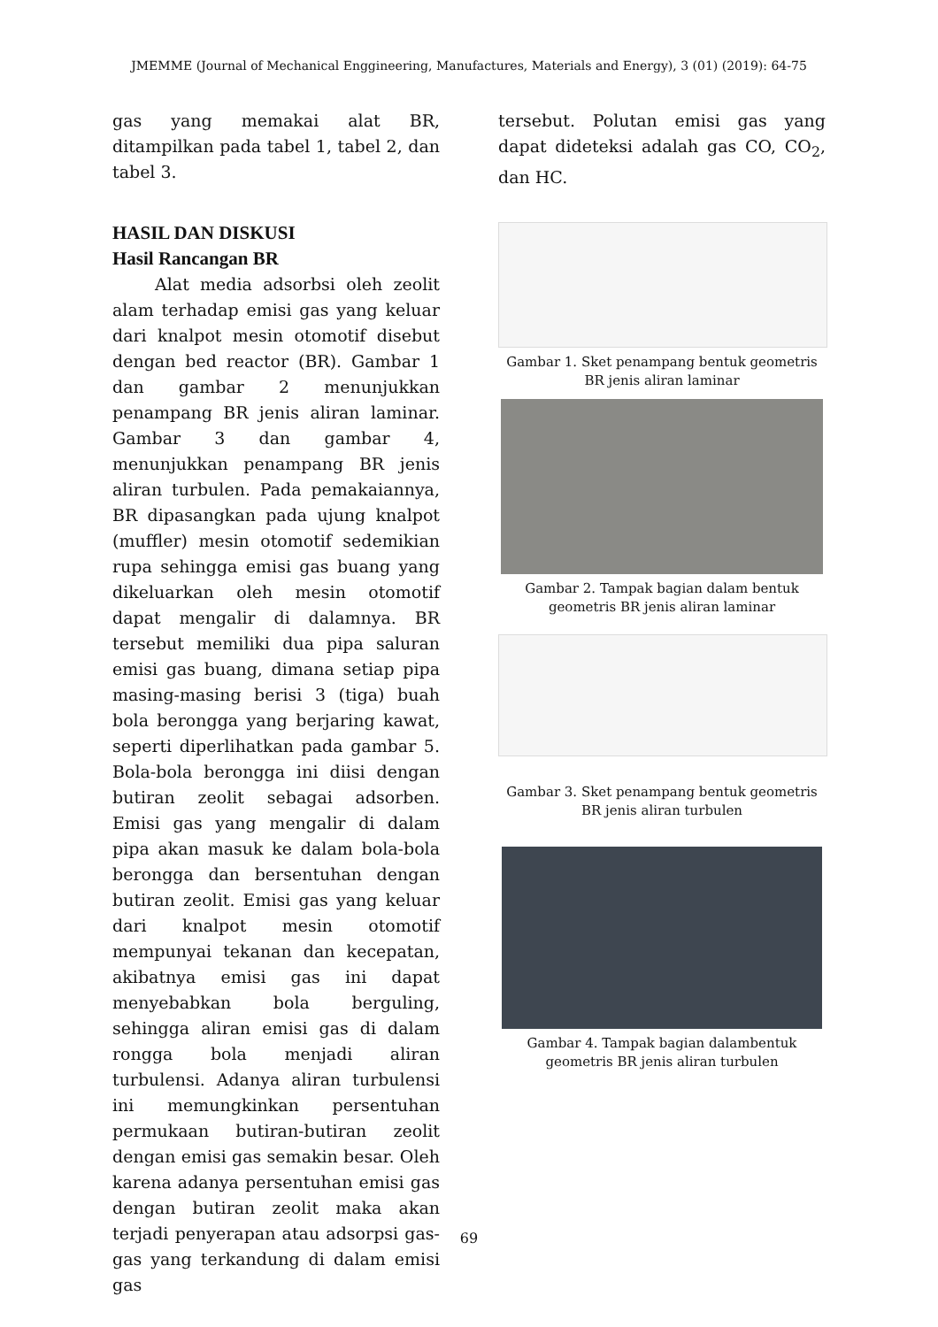JMEMME (Journal of Mechanical Enggineering, Manufactures, Materials and Energy), 3 (01) (2019): 64-75
gas yang memakai alat BR, ditampilkan pada tabel 1, tabel 2, dan tabel 3.
HASIL DAN DISKUSI
Hasil Rancangan BR
Alat media adsorbsi oleh zeolit alam terhadap emisi gas yang keluar dari knalpot mesin otomotif disebut dengan bed reactor (BR). Gambar 1 dan gambar 2 menunjukkan penampang BR jenis aliran laminar. Gambar 3 dan gambar 4, menunjukkan penampang BR jenis aliran turbulen. Pada pemakaiannya, BR dipasangkan pada ujung knalpot (muffler) mesin otomotif sedemikian rupa sehingga emisi gas buang yang dikeluarkan oleh mesin otomotif dapat mengalir di dalamnya. BR tersebut memiliki dua pipa saluran emisi gas buang, dimana setiap pipa masing-masing berisi 3 (tiga) buah bola berongga yang berjaring kawat, seperti diperlihatkan pada gambar 5. Bola-bola berongga ini diisi dengan butiran zeolit sebagai adsorben. Emisi gas yang mengalir di dalam pipa akan masuk ke dalam bola-bola berongga dan bersentuhan dengan butiran zeolit. Emisi gas yang keluar dari knalpot mesin otomotif mempunyai tekanan dan kecepatan, akibatnya emisi gas ini dapat menyebabkan bola berguling, sehingga aliran emisi gas di dalam rongga bola menjadi aliran turbulensi. Adanya aliran turbulensi ini memungkinkan persentuhan permukaan butiran-butiran zeolit dengan emisi gas semakin besar. Oleh karena adanya persentuhan emisi gas dengan butiran zeolit maka akan terjadi penyerapan atau adsorpsi gas-gas yang terkandung di dalam emisi gas
tersebut. Polutan emisi gas yang dapat dideteksi adalah gas CO, CO<sub>2</sub>, dan HC.
Gambar 1. Sket penampang bentuk geometris BR jenis aliran laminar
Gambar 2. Tampak bagian dalam bentuk geometris BR jenis aliran laminar
Gambar 3. Sket penampang bentuk geometris BR jenis aliran turbulen
Gambar 4. Tampak bagian dalambentuk geometris BR jenis aliran turbulen
69